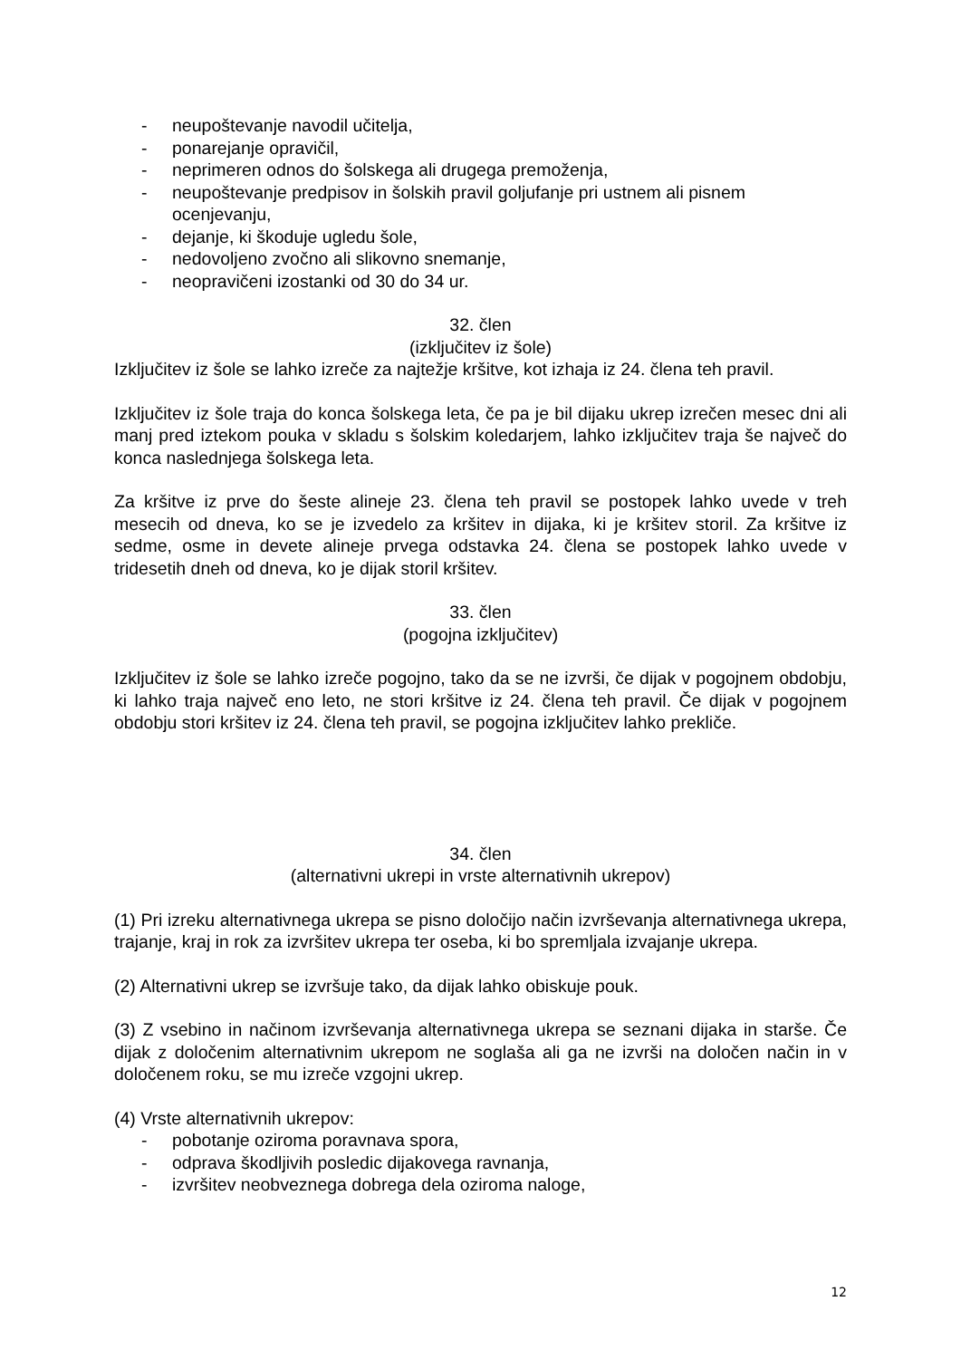- neupoštevanje navodil učitelja,
- ponarejanje opravičil,
- neprimeren odnos do šolskega ali drugega premoženja,
- neupoštevanje predpisov in šolskih pravil goljufanje pri ustnem ali pisnem ocenjevanju,
- dejanje, ki škoduje ugledu šole,
- nedovoljeno zvočno ali slikovno snemanje,
- neopravičeni izostanki od 30 do 34 ur.
32. člen
(izključitev iz šole)
Izključitev iz šole se lahko izreče za najtežje kršitve, kot izhaja iz 24. člena teh pravil.
Izključitev iz šole traja do konca šolskega leta, če pa je bil dijaku ukrep izrečen mesec dni ali manj pred iztekom pouka v skladu s šolskim koledarjem, lahko izključitev traja še največ do konca naslednjega šolskega leta.
Za kršitve iz prve do šeste alineje 23. člena teh pravil se postopek lahko uvede v treh mesecih od dneva, ko se je izvedelo za kršitev in dijaka, ki je kršitev storil. Za kršitve iz sedme, osme in devete alineje prvega odstavka 24. člena se postopek lahko uvede v tridesetih dneh od dneva, ko je dijak storil kršitev.
33. člen
(pogojna izključitev)
Izključitev iz šole se lahko izreče pogojno, tako da se ne izvrši, če dijak v pogojnem obdobju, ki lahko traja največ eno leto, ne stori kršitve iz 24. člena teh pravil. Če dijak v pogojnem obdobju stori kršitev iz 24. člena teh pravil, se pogojna izključitev lahko prekliče.
34. člen
(alternativni ukrepi in vrste alternativnih ukrepov)
(1) Pri izreku alternativnega ukrepa se pisno določijo način izvrševanja alternativnega ukrepa, trajanje, kraj in rok za izvršitev ukrepa ter oseba, ki bo spremljala izvajanje ukrepa.
(2) Alternativni ukrep se izvršuje tako, da dijak lahko obiskuje pouk.
(3) Z vsebino in načinom izvrševanja alternativnega ukrepa se seznani dijaka in starše. Če dijak z določenim alternativnim ukrepom ne soglaša ali ga ne izvrši na določen način in v določenem roku, se mu izreče vzgojni ukrep.
(4) Vrste alternativnih ukrepov:
- pobotanje oziroma poravnava spora,
- odprava škodljivih posledic dijakovega ravnanja,
- izvršitev neobveznega dobrega dela oziroma naloge,
12